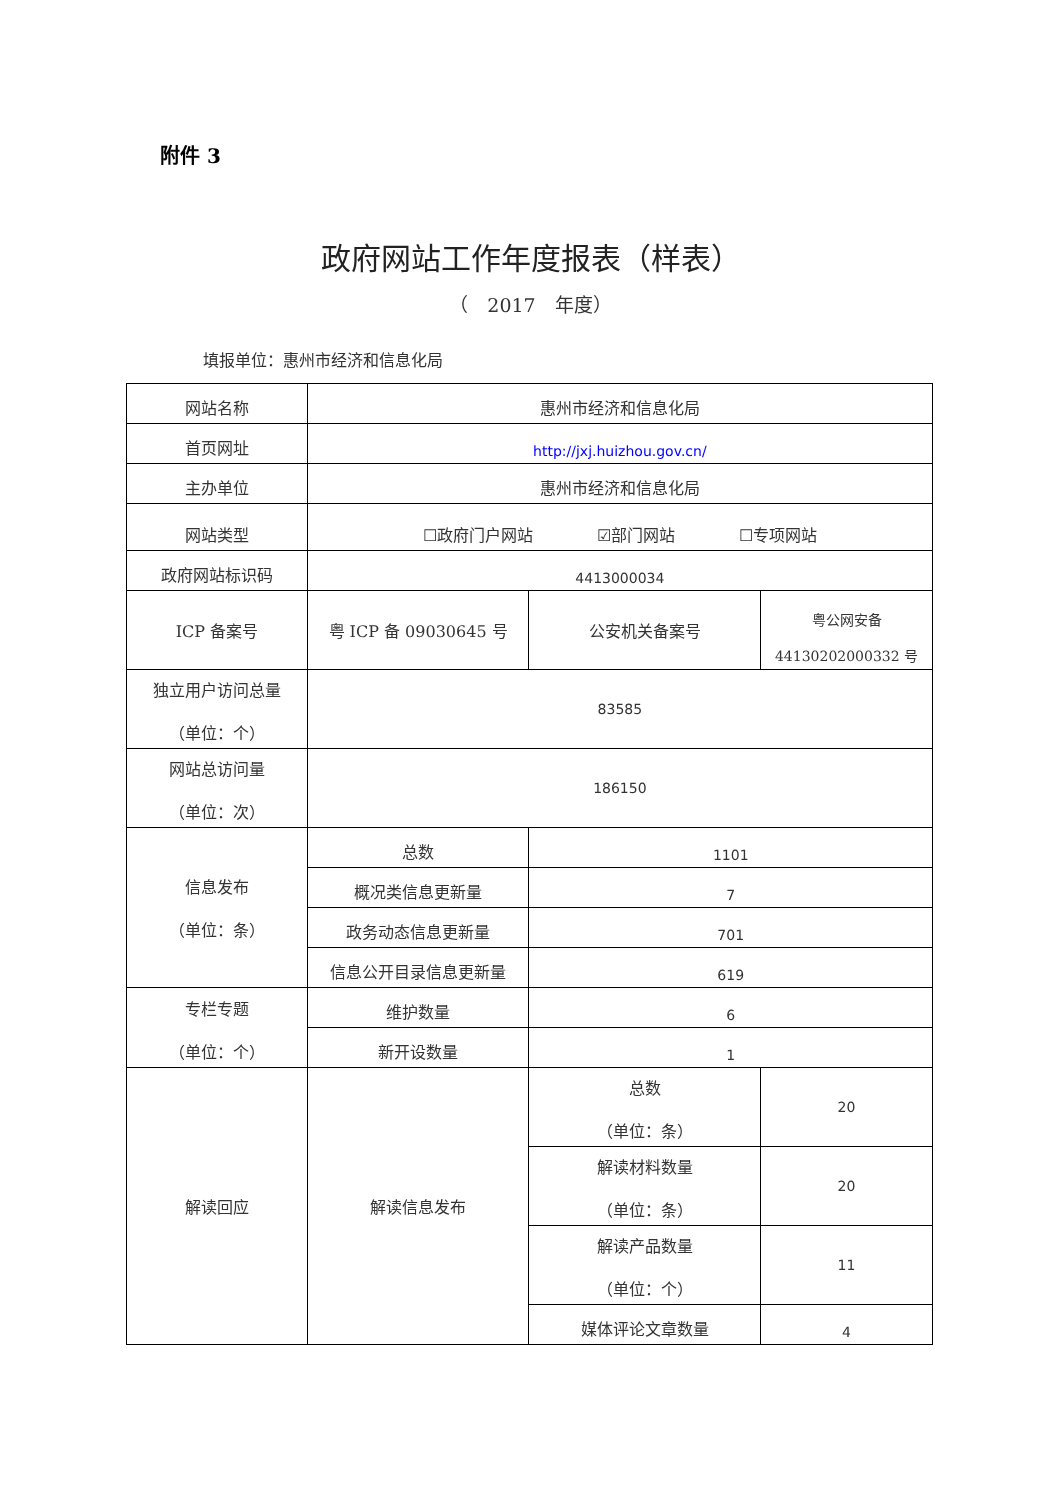附件 3
政府网站工作年度报表（样表）
（　2017　年度）
填报单位：惠州市经济和信息化局
| 网站名称 | 惠州市经济和信息化局 | | |
| 首页网址 | http://jxj.huizhou.gov.cn/ | | |
| 主办单位 | 惠州市经济和信息化局 | | |
| 网站类型 | ☐政府门户网站 ☑部门网站 ☐专项网站 | | |
| 政府网站标识码 | 4413000034 | | |
| ICP 备案号 | 粤 ICP 备 09030645 号 | 公安机关备案号 | 粤公网安备 44130202000332 号 |
| 独立用户访问总量 （单位：个） | 83585 | | |
| 网站总访问量 （单位：次） | 186150 | | |
| 信息发布 （单位：条） | 总数 | 1101 | |
| | 概况类信息更新量 | 7 | |
| | 政务动态信息更新量 | 701 | |
| | 信息公开目录信息更新量 | 619 | |
| 专栏专题 （单位：个） | 维护数量 | 6 | |
| | 新开设数量 | 1 | |
| 解读回应 | 解读信息发布 | 总数 （单位：条） | 20 |
| | | 解读材料数量 （单位：条） | 20 |
| | | 解读产品数量 （单位：个） | 11 |
| | | 媒体评论文章数量 | 4 |